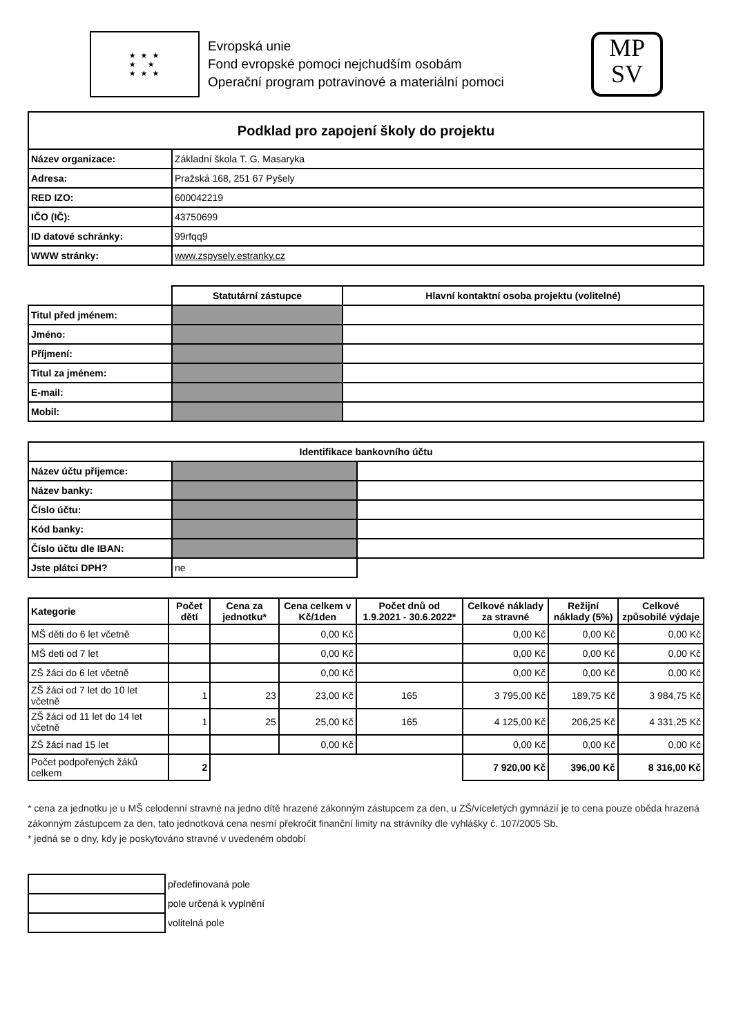★ ★ ★
★ ★
★ ★ ★
Evropská unie
Fond evropské pomoci nejchudším osobám
Operační program potravinové a materiální pomoci
MP
SV
| Podklad pro zapojení školy do projektu | |
| --- | --- |
| Název organizace: | Základní škola T. G. Masaryka |
| Adresa: | Pražská 168, 251 67 Pyšely |
| RED IZO: | 600042219 |
| IČO (IČ): | 43750699 |
| ID datové schránky: | 99rfqq9 |
| WWW stránky: | www.zspysely.estranky.cz |
| | Statutární zástupce | Hlavní kontaktní osoba projektu (volitelné) |
| Titul před jménem: | | |
| Jméno: | | |
| Příjmení: | | |
| Titul za jménem: | | |
| E-mail: | | |
| Mobil: | | |
| Identifikace bankovního účtu | | |
| --- | --- | --- |
| Název účtu příjemce: | | |
| Název banky: | | |
| Číslo účtu: | | |
| Kód banky: | | |
| Číslo účtu dle IBAN: | | |
| Jste plátci DPH? | ne | |
| Kategorie | Počet dětí | Cena za jednotku* | Cena celkem v Kč/1den | Počet dnů od 1.9.2021 - 30.6.2022* | Celkové náklady za stravné | Režijní náklady (5%) | Celkové způsobilé výdaje |
| --- | --- | --- | --- | --- | --- | --- | --- |
| MŠ děti do 6 let včetně | | | 0,00 Kč | | 0,00 Kč | 0,00 Kč | 0,00 Kč |
| MŠ deti od 7 let | | | 0,00 Kč | | 0,00 Kč | 0,00 Kč | 0,00 Kč |
| ZŠ žáci do 6 let včetně | | | 0,00 Kč | | 0,00 Kč | 0,00 Kč | 0,00 Kč |
| ZŠ žáci od 7 let do 10 let včetně | 1 | 23 | 23,00 Kč | 165 | 3 795,00 Kč | 189,75 Kč | 3 984,75 Kč |
| ZŠ žáci od 11 let do 14 let včetně | 1 | 25 | 25,00 Kč | 165 | 4 125,00 Kč | 206,25 Kč | 4 331,25 Kč |
| ZŠ žáci nad 15 let | | | 0,00 Kč | | 0,00 Kč | 0,00 Kč | 0,00 Kč |
| Počet podpořených žáků celkem | 2 | | | | 7 920,00 Kč | 396,00 Kč | 8 316,00 Kč |
* cena za jednotku je u MŠ celodenní stravné na jedno dítě hrazené zákonným zástupcem za den, u ZŠ/víceletých gymnázií je to cena pouze oběda hrazená zákonným zástupcem za den, tato jednotková cena nesmí překročit finanční limity na strávníky dle vyhlášky č. 107/2005 Sb.
* jedná se o dny, kdy je poskytováno stravné v uvedeném období
| | předefinovaná pole |
| | pole určená k vyplnění |
| | volitelná pole |